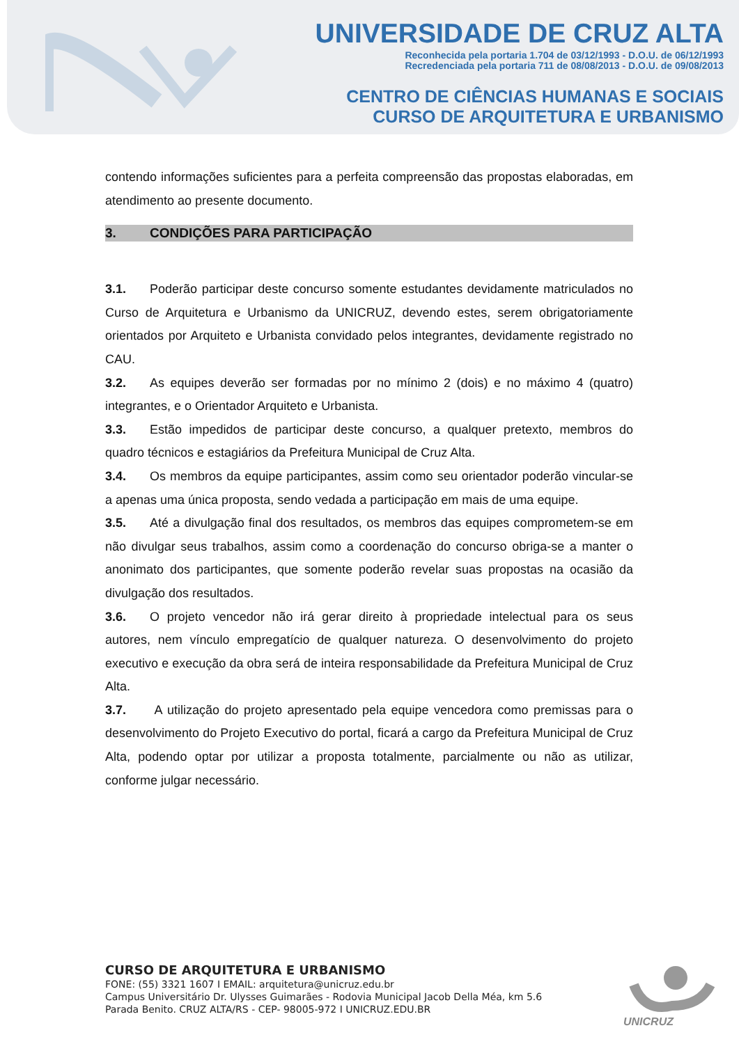UNIVERSIDADE DE CRUZ ALTA
Reconhecida pela portaria 1.704 de 03/12/1993 - D.O.U. de 06/12/1993
Recredenciada pela portaria 711 de 08/08/2013 - D.O.U. de 09/08/2013
CENTRO DE CIÊNCIAS HUMANAS E SOCIAIS
CURSO DE ARQUITETURA E URBANISMO
contendo informações suficientes para a perfeita compreensão das propostas elaboradas, em atendimento ao presente documento.
3. CONDIÇÕES PARA PARTICIPAÇÃO
3.1. Poderão participar deste concurso somente estudantes devidamente matriculados no Curso de Arquitetura e Urbanismo da UNICRUZ, devendo estes, serem obrigatoriamente orientados por Arquiteto e Urbanista convidado pelos integrantes, devidamente registrado no CAU.
3.2. As equipes deverão ser formadas por no mínimo 2 (dois) e no máximo 4 (quatro) integrantes, e o Orientador Arquiteto e Urbanista.
3.3. Estão impedidos de participar deste concurso, a qualquer pretexto, membros do quadro técnicos e estagiários da Prefeitura Municipal de Cruz Alta.
3.4. Os membros da equipe participantes, assim como seu orientador poderão vincular-se a apenas uma única proposta, sendo vedada a participação em mais de uma equipe.
3.5. Até a divulgação final dos resultados, os membros das equipes comprometem-se em não divulgar seus trabalhos, assim como a coordenação do concurso obriga-se a manter o anonimato dos participantes, que somente poderão revelar suas propostas na ocasião da divulgação dos resultados.
3.6. O projeto vencedor não irá gerar direito à propriedade intelectual para os seus autores, nem vínculo empregatício de qualquer natureza. O desenvolvimento do projeto executivo e execução da obra será de inteira responsabilidade da Prefeitura Municipal de Cruz Alta.
3.7. A utilização do projeto apresentado pela equipe vencedora como premissas para o desenvolvimento do Projeto Executivo do portal, ficará a cargo da Prefeitura Municipal de Cruz Alta, podendo optar por utilizar a proposta totalmente, parcialmente ou não as utilizar, conforme julgar necessário.
CURSO DE ARQUITETURA E URBANISMO
FONE: (55) 3321 1607 I EMAIL: arquitetura@unicruz.edu.br
Campus Universitário Dr. Ulysses Guimarães - Rodovia Municipal Jacob Della Méa, km 5.6
Parada Benito. CRUZ ALTA/RS - CEP- 98005-972 I UNICRUZ.EDU.BR
UNICRUZ